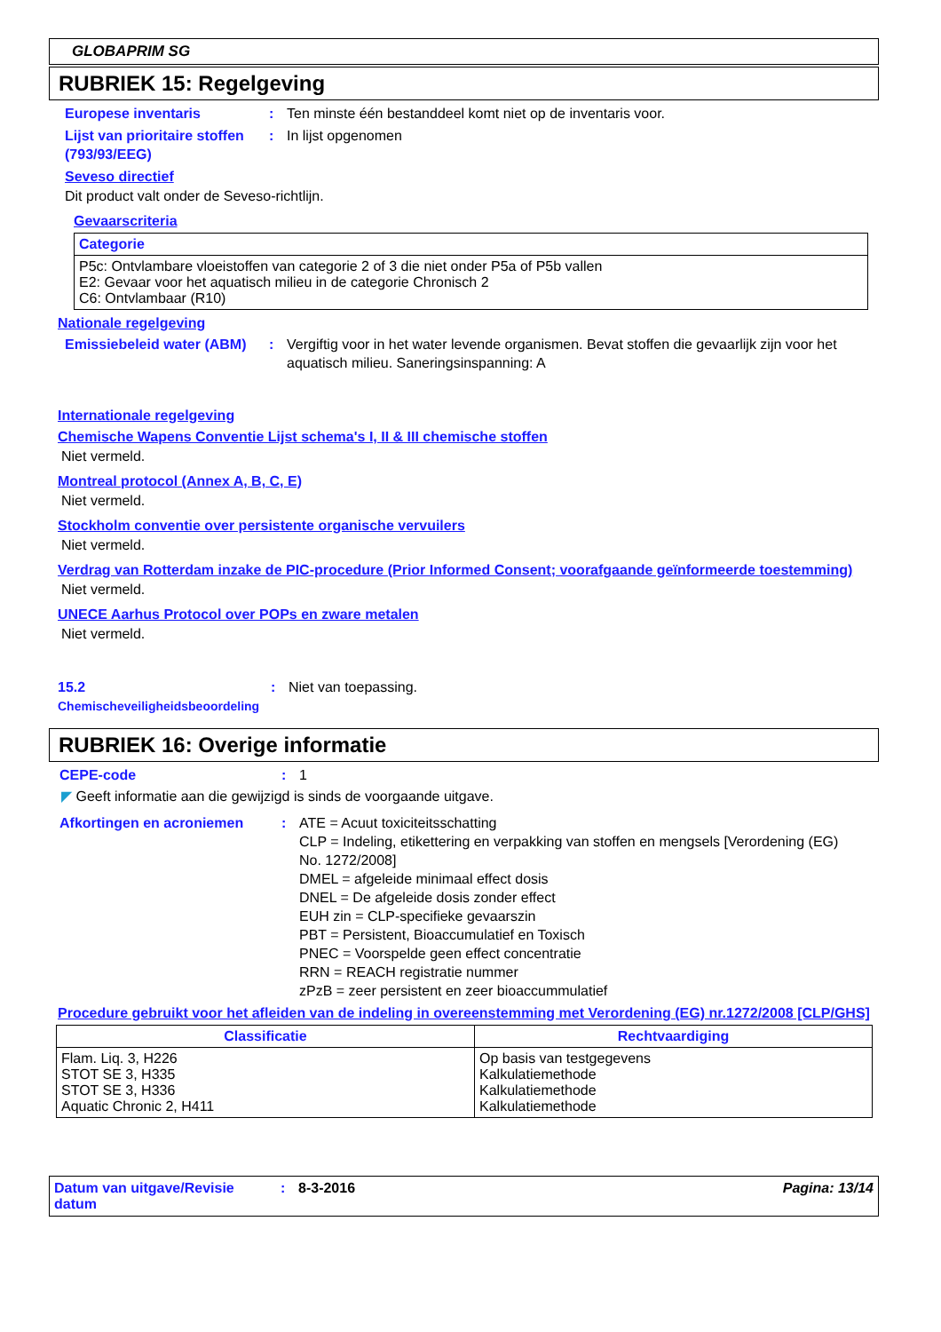GLOBAPRIM SG
RUBRIEK 15: Regelgeving
Europese inventaris : Ten minste één bestanddeel komt niet op de inventaris voor.
Lijst van prioritaire stoffen (793/93/EEG)
: In lijst opgenomen
Seveso directief
Dit product valt onder de Seveso-richtlijn.
Gevaarscriteria
| Categorie |
| --- |
| P5c: Ontvlambare vloeistoffen van categorie 2 of 3 die niet onder P5a of P5b vallen E2: Gevaar voor het aquatisch milieu in de categorie Chronisch 2 C6: Ontvlambaar (R10) |
Nationale regelgeving
Emissiebeleid water (ABM)
: Vergiftig voor in het water levende organismen. Bevat stoffen die gevaarlijk zijn voor het aquatisch milieu. Saneringsinspanning: A
Internationale regelgeving
Chemische Wapens Conventie Lijst schema's I, II & III chemische stoffen
Niet vermeld.
Montreal protocol (Annex A, B, C, E)
Niet vermeld.
Stockholm conventie over persistente organische vervuilers
Niet vermeld.
Verdrag van Rotterdam inzake de PIC-procedure (Prior Informed Consent; voorafgaande geïnformeerde toestemming)
Niet vermeld.
UNECE Aarhus Protocol over POPs en zware metalen
Niet vermeld.
15.2 Chemischeveiligheidsbeoordeling
: Niet van toepassing.
RUBRIEK 16: Overige informatie
CEPE-code : 1
◤ Geeft informatie aan die gewijzigd is sinds de voorgaande uitgave.
Afkortingen en acroniemen : ATE = Acuut toxiciteitsschatting
CLP = Indeling, etikettering en verpakking van stoffen en mengsels [Verordening (EG) No. 1272/2008]
DMEL = afgeleide minimaal effect dosis
DNEL = De afgeleide dosis zonder effect
EUH zin = CLP-specifieke gevaarszin
PBT = Persistent, Bioaccumulatief en Toxisch
PNEC = Voorspelde geen effect concentratie
RRN = REACH registratie nummer
zPzB = zeer persistent en zeer bioaccummulatief
Procedure gebruikt voor het afleiden van de indeling in overeenstemming met Verordening (EG) nr.1272/2008 [CLP/GHS]
| Classificatie | Rechtvaardiging |
| --- | --- |
| Flam. Liq. 3, H226 STOT SE 3, H335 STOT SE 3, H336 Aquatic Chronic 2, H411 | Op basis van testgegevens Kalkulatiemethode Kalkulatiemethode Kalkulatiemethode |
Datum van uitgave/Revisie datum
: 8-3-2016 Pagina: 13/14